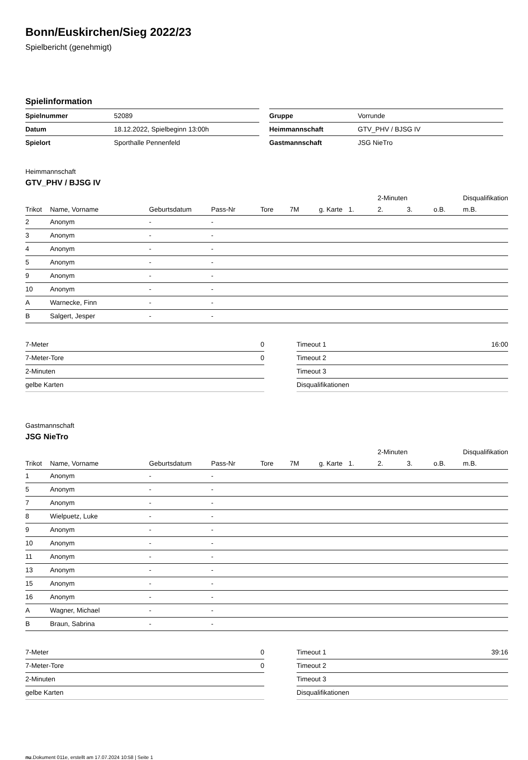Bonn/Euskirchen/Sieg 2022/23
Spielbericht (genehmigt)
Spielinformation
| Spielnummer | 52089 |
| Datum | 18.12.2022, Spielbeginn 13:00h |
| Spielort | Sporthalle Pennenfeld |
| Gruppe | Vorrunde |
| Heimmannschaft | GTV_PHV / BJSG IV |
| Gastmannschaft | JSG NieTro |
Heimmannschaft
GTV_PHV / BJSG IV
| | | | | | | | | 2-Minuten | | | Disqualifikation |
| --- | --- | --- | --- | --- | --- | --- | --- | --- | --- | --- | --- |
| Trikot | Name, Vorname | Geburtsdatum | Pass-Nr | Tore | 7M | g. Karte | 1. | 2. | 3. | o.B. | m.B. |
| 2 | Anonym | - | - | | | | | | | | |
| 3 | Anonym | - | - | | | | | | | | |
| 4 | Anonym | - | - | | | | | | | | |
| 5 | Anonym | - | - | | | | | | | | |
| 9 | Anonym | - | - | | | | | | | | |
| 10 | Anonym | - | - | | | | | | | | |
| A | Warnecke, Finn | - | - | | | | | | | | |
| B | Salgert, Jesper | - | - | | | | | | | | |
| 7-Meter | 0 |
| 7-Meter-Tore | 0 |
| 2-Minuten | |
| gelbe Karten | |
| Timeout 1 | 16:00 |
| Timeout 2 | |
| Timeout 3 | |
| Disqualifikationen | |
Gastmannschaft
JSG NieTro
| | | | | | | | | 2-Minuten | | | Disqualifikation |
| --- | --- | --- | --- | --- | --- | --- | --- | --- | --- | --- | --- |
| Trikot | Name, Vorname | Geburtsdatum | Pass-Nr | Tore | 7M | g. Karte | 1. | 2. | 3. | o.B. | m.B. |
| 1 | Anonym | - | - | | | | | | | | |
| 5 | Anonym | - | - | | | | | | | | |
| 7 | Anonym | - | - | | | | | | | | |
| 8 | Wielpuetz, Luke | - | - | | | | | | | | |
| 9 | Anonym | - | - | | | | | | | | |
| 10 | Anonym | - | - | | | | | | | | |
| 11 | Anonym | - | - | | | | | | | | |
| 13 | Anonym | - | - | | | | | | | | |
| 15 | Anonym | - | - | | | | | | | | |
| 16 | Anonym | - | - | | | | | | | | |
| A | Wagner, Michael | - | - | | | | | | | | |
| B | Braun, Sabrina | - | - | | | | | | | | |
| 7-Meter | 0 |
| 7-Meter-Tore | 0 |
| 2-Minuten | |
| gelbe Karten | |
| Timeout 1 | 39:16 |
| Timeout 2 | |
| Timeout 3 | |
| Disqualifikationen | |
nu.Dokument 011e, erstellt am 17.07.2024 10:58 | Seite 1